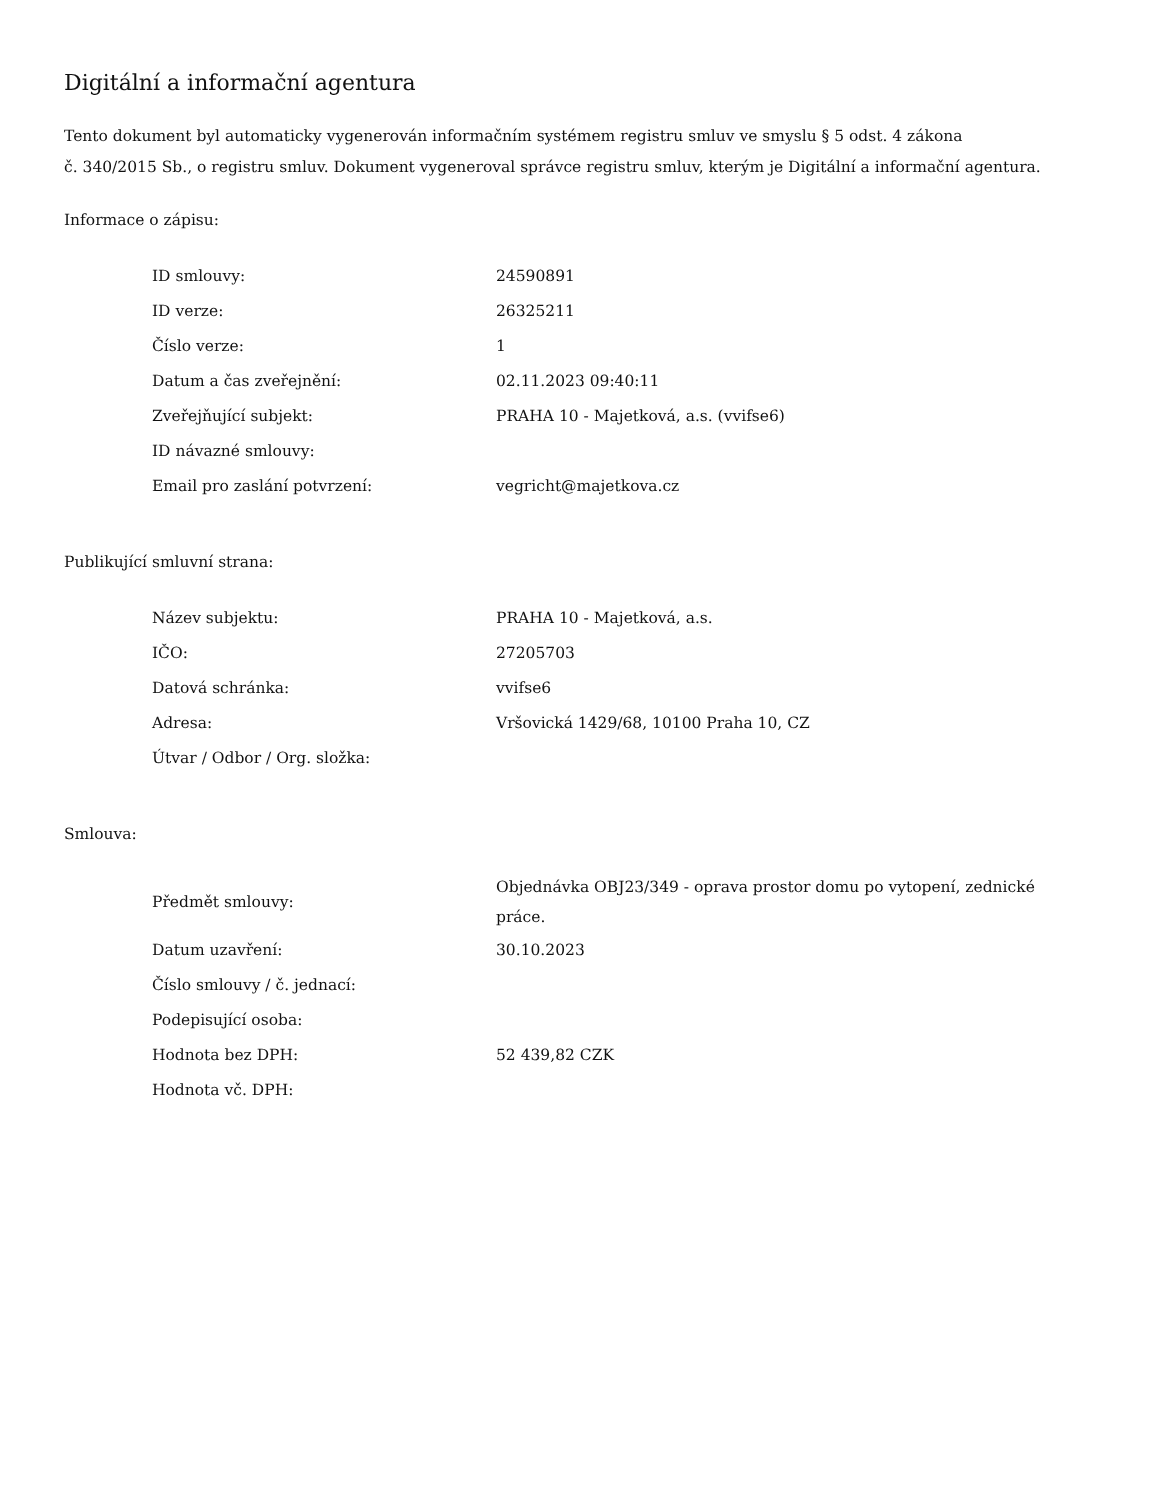Digitální a informační agentura
Tento dokument byl automaticky vygenerován informačním systémem registru smluv ve smyslu § 5 odst. 4 zákona
č. 340/2015 Sb., o registru smluv. Dokument vygeneroval správce registru smluv, kterým je Digitální a informační agentura.
Informace o zápisu:
| ID smlouvy: | 24590891 |
| ID verze: | 26325211 |
| Číslo verze: | 1 |
| Datum a čas zveřejnění: | 02.11.2023 09:40:11 |
| Zveřejňující subjekt: | PRAHA 10 - Majetková, a.s. (vvifse6) |
| ID návazné smlouvy: | |
| Email pro zaslání potvrzení: | vegricht@majetkova.cz |
Publikující smluvní strana:
| Název subjektu: | PRAHA 10 - Majetková, a.s. |
| IČO: | 27205703 |
| Datová schránka: | vvifse6 |
| Adresa: | Vršovická 1429/68, 10100 Praha 10, CZ |
| Útvar / Odbor / Org. složka: | |
Smlouva:
| Předmět smlouvy: | Objednávka OBJ23/349 - oprava prostor domu po vytopení, zednické práce. |
| Datum uzavření: | 30.10.2023 |
| Číslo smlouvy / č. jednací: | |
| Podepisující osoba: | |
| Hodnota bez DPH: | 52 439,82 CZK |
| Hodnota vč. DPH: | |